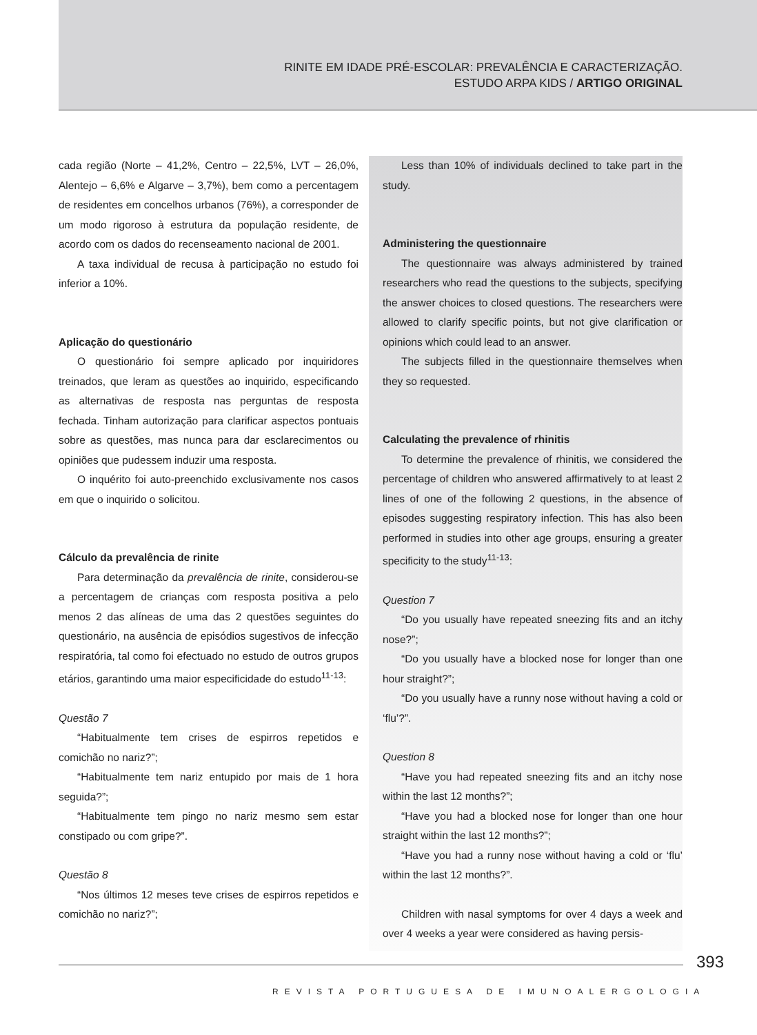RINITE EM IDADE PRÉ-ESCOLAR: PREVALÊNCIA E CARACTERIZAÇÃO.
ESTUDO ARPA KIDS / ARTIGO ORIGINAL
cada região (Norte – 41,2%, Centro – 22,5%, LVT – 26,0%, Alentejo – 6,6% e Algarve – 3,7%), bem como a percentagem de residentes em concelhos urbanos (76%), a corresponder de um modo rigoroso à estrutura da população residente, de acordo com os dados do recenseamento nacional de 2001.
A taxa individual de recusa à participação no estudo foi inferior a 10%.
Aplicação do questionário
O questionário foi sempre aplicado por inquiridores treinados, que leram as questões ao inquirido, especificando as alternativas de resposta nas perguntas de resposta fechada. Tinham autorização para clarificar aspectos pontuais sobre as questões, mas nunca para dar esclarecimentos ou opiniões que pudessem induzir uma resposta.
O inquérito foi auto-preenchido exclusivamente nos casos em que o inquirido o solicitou.
Cálculo da prevalência de rinite
Para determinação da prevalência de rinite, considerou-se a percentagem de crianças com resposta positiva a pelo menos 2 das alíneas de uma das 2 questões seguintes do questionário, na ausência de episódios sugestivos de infecção respiratória, tal como foi efectuado no estudo de outros grupos etários, garantindo uma maior especificidade do estudo<sup>11-13</sup>:
Questão 7
“Habitualmente tem crises de espirros repetidos e comichão no nariz?”;
“Habitualmente tem nariz entupido por mais de 1 hora seguida?”;
“Habitualmente tem pingo no nariz mesmo sem estar constipado ou com gripe?”.
Questão 8
“Nos últimos 12 meses teve crises de espirros repetidos e comichão no nariz?”;
Less than 10% of individuals declined to take part in the study.
Administering the questionnaire
The questionnaire was always administered by trained researchers who read the questions to the subjects, specifying the answer choices to closed questions. The researchers were allowed to clarify specific points, but not give clarification or opinions which could lead to an answer.
The subjects filled in the questionnaire themselves when they so requested.
Calculating the prevalence of rhinitis
To determine the prevalence of rhinitis, we considered the percentage of children who answered affirmatively to at least 2 lines of one of the following 2 questions, in the absence of episodes suggesting respiratory infection. This has also been performed in studies into other age groups, ensuring a greater specificity to the study<sup>11-13</sup>:
Question 7
“Do you usually have repeated sneezing fits and an itchy nose?”;
“Do you usually have a blocked nose for longer than one hour straight?”;
“Do you usually have a runny nose without having a cold or ‘flu’?”.
Question 8
“Have you had repeated sneezing fits and an itchy nose within the last 12 months?”;
“Have you had a blocked nose for longer than one hour straight within the last 12 months?”;
“Have you had a runny nose without having a cold or ‘flu’ within the last 12 months?”.
Children with nasal symptoms for over 4 days a week and over 4 weeks a year were considered as having persis-
393
REVISTA PORTUGUESA DE IMUNOALERGOLOGIA